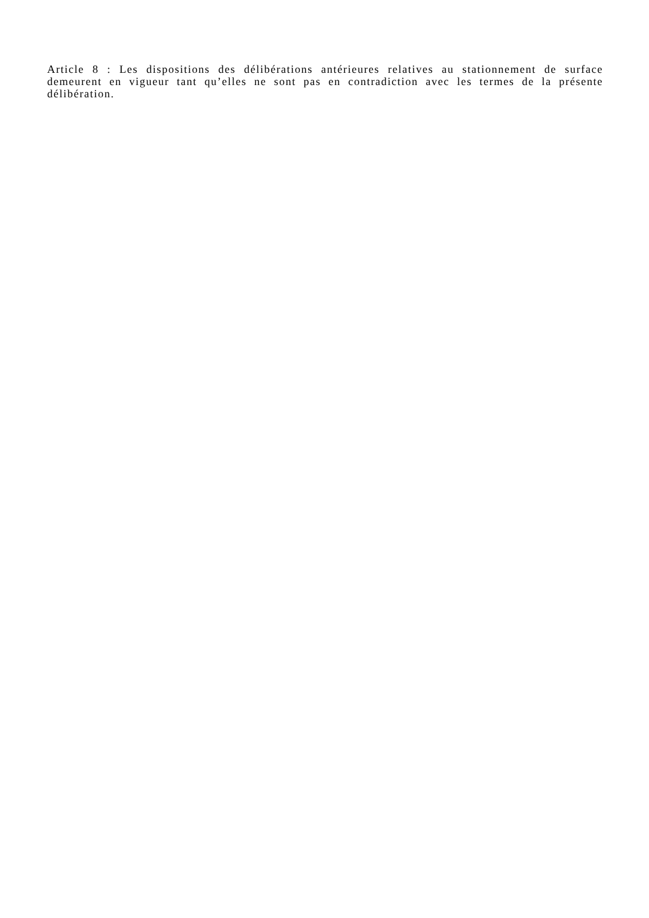Article 8 : Les dispositions des délibérations antérieures relatives au stationnement de surface demeurent en vigueur tant qu’elles ne sont pas en contradiction avec les termes de la présente délibération.